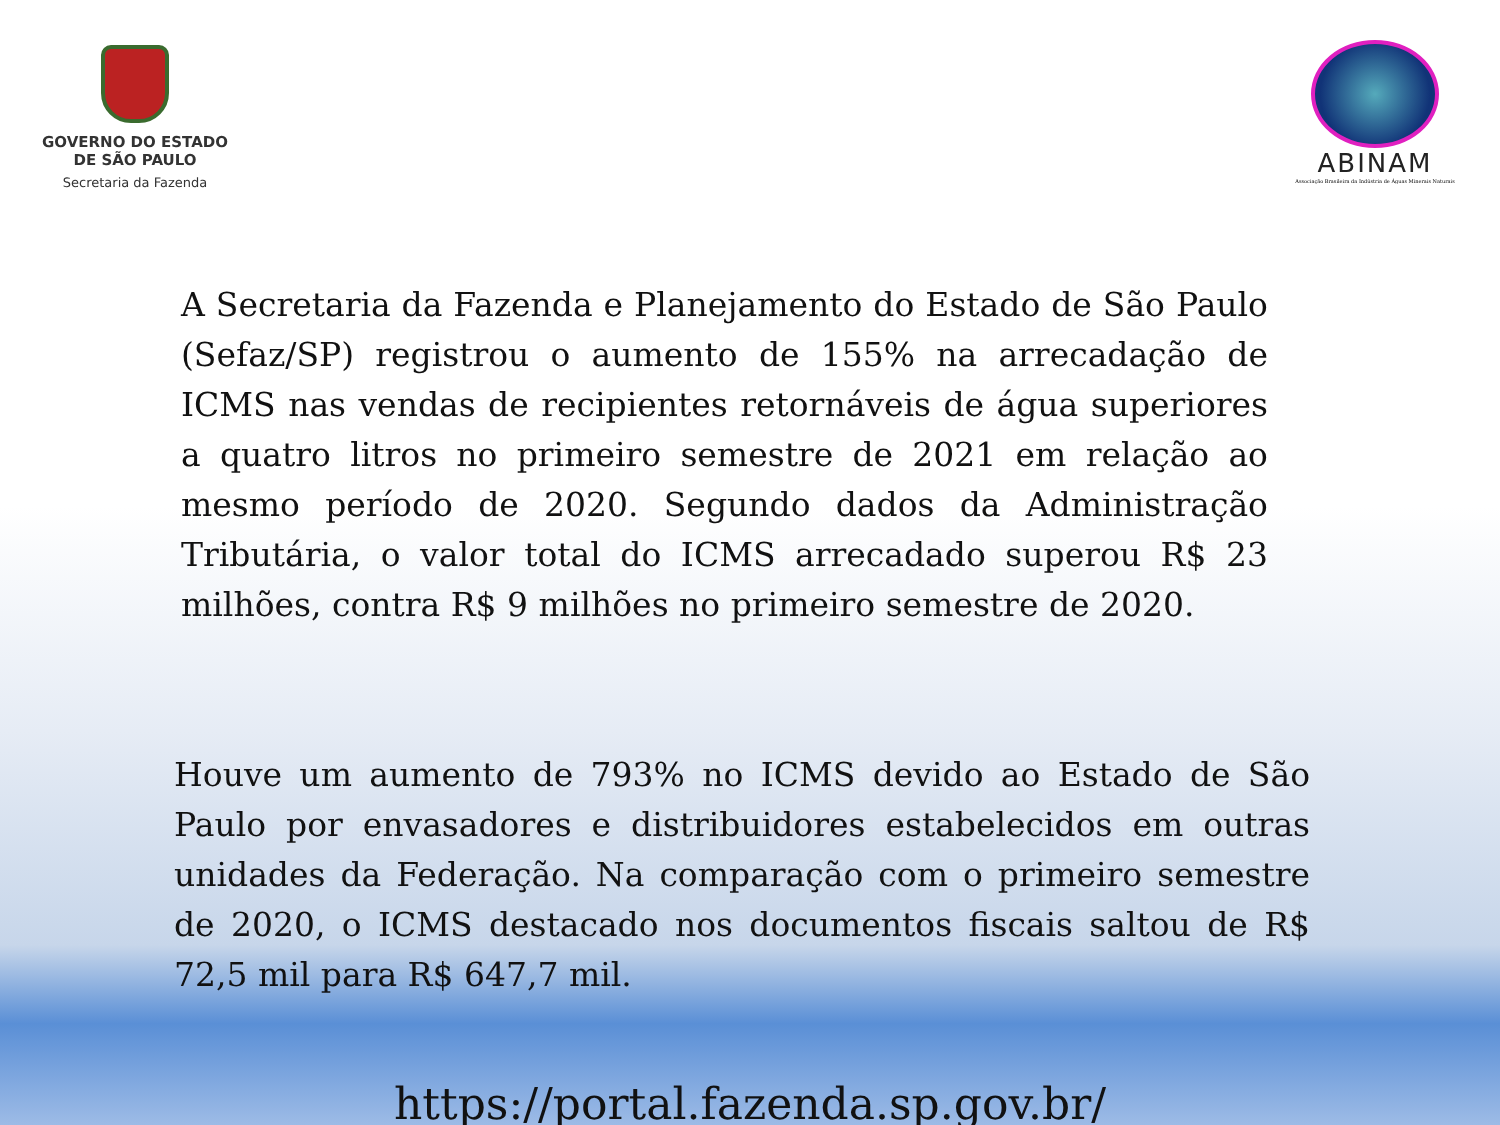GOVERNO DO ESTADO
DE SÃO PAULO
Secretaria da Fazenda
ABINAM
Associação Brasileira da Indústria de Águas Minerais Naturais
A Secretaria da Fazenda e Planejamento do Estado de São Paulo (Sefaz/SP) registrou o aumento de 155% na arrecadação de ICMS nas vendas de recipientes retornáveis de água superiores a quatro litros no primeiro semestre de 2021 em relação ao mesmo período de 2020. Segundo dados da Administração Tributária, o valor total do ICMS arrecadado superou R$ 23 milhões, contra R$ 9 milhões no primeiro semestre de 2020.
Houve um aumento de 793% no ICMS devido ao Estado de São Paulo por envasadores e distribuidores estabelecidos em outras unidades da Federação. Na comparação com o primeiro semestre de 2020, o ICMS destacado nos documentos fiscais saltou de R$ 72,5 mil para R$ 647,7 mil.
https://portal.fazenda.sp.gov.br/